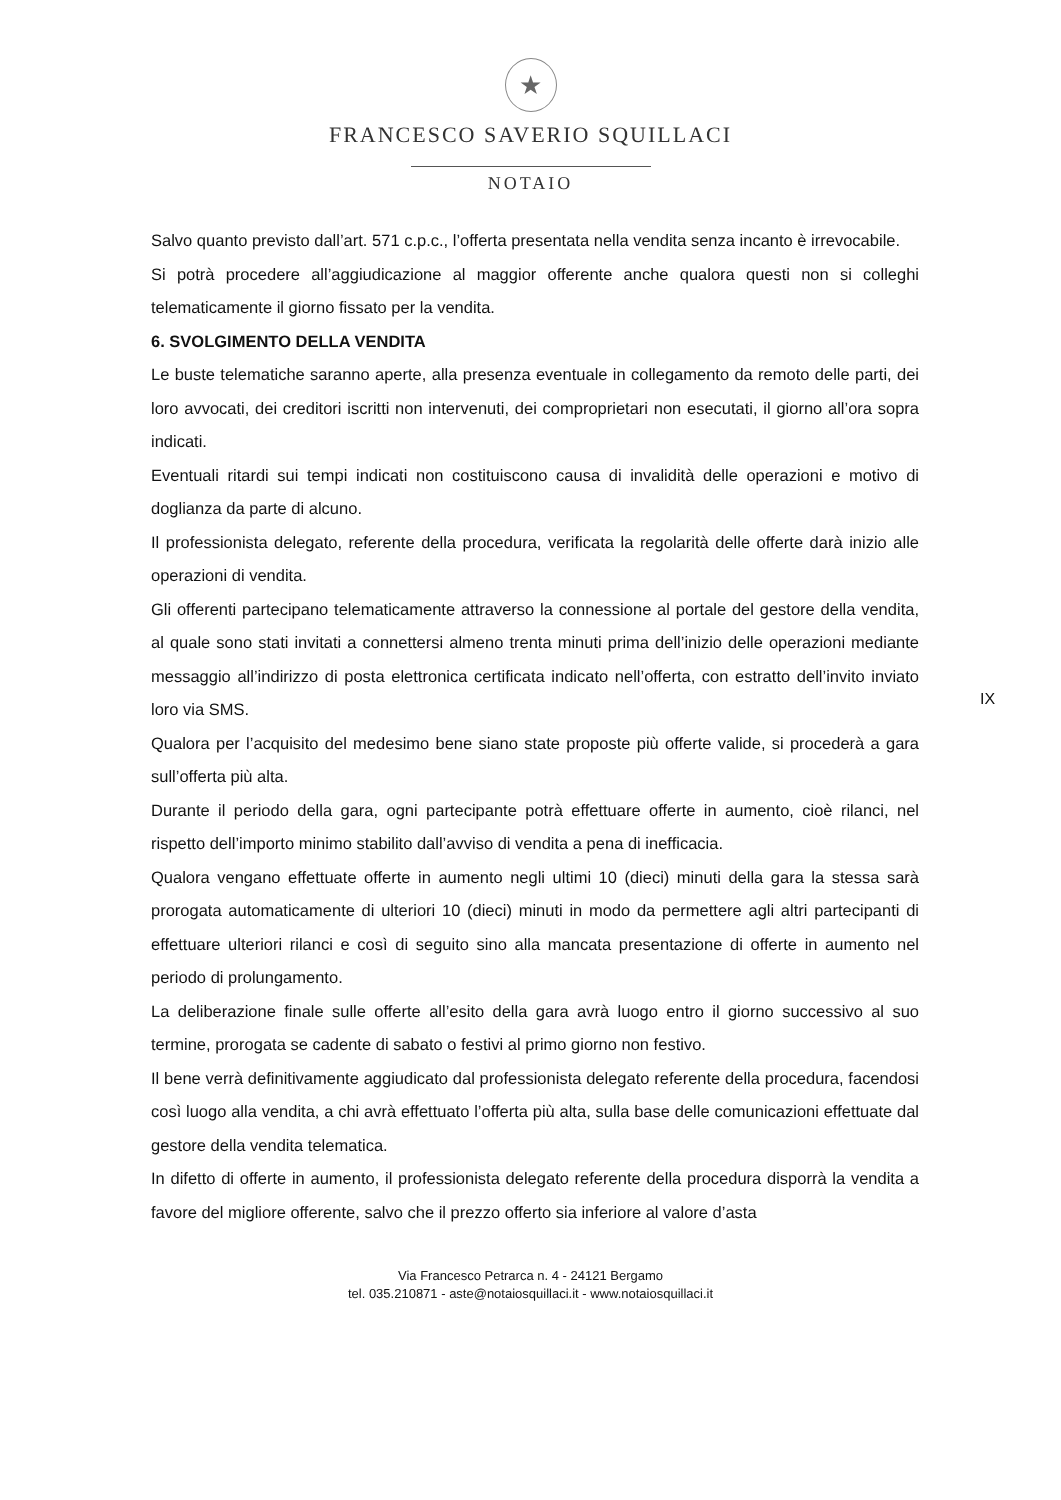★
FRANCESCO SAVERIO SQUILLACI
NOTAIO
IX
Salvo quanto previsto dall’art. 571 c.p.c., l’offerta presentata nella vendita senza incanto è irrevocabile.
Si potrà procedere all’aggiudicazione al maggior offerente anche qualora questi non si colleghi telematicamente il giorno fissato per la vendita.
6. SVOLGIMENTO DELLA VENDITA
Le buste telematiche saranno aperte, alla presenza eventuale in collegamento da remoto delle parti, dei loro avvocati, dei creditori iscritti non intervenuti, dei comproprietari non esecutati, il giorno all’ora sopra indicati.
Eventuali ritardi sui tempi indicati non costituiscono causa di invalidità delle operazioni e motivo di doglianza da parte di alcuno.
Il professionista delegato, referente della procedura, verificata la regolarità delle offerte darà inizio alle operazioni di vendita.
Gli offerenti partecipano telematicamente attraverso la connessione al portale del gestore della vendita, al quale sono stati invitati a connettersi almeno trenta minuti prima dell’inizio delle operazioni mediante messaggio all’indirizzo di posta elettronica certificata indicato nell’offerta, con estratto dell’invito inviato loro via SMS.
Qualora per l’acquisito del medesimo bene siano state proposte più offerte valide, si procederà a gara sull’offerta più alta.
Durante il periodo della gara, ogni partecipante potrà effettuare offerte in aumento, cioè rilanci, nel rispetto dell’importo minimo stabilito dall’avviso di vendita a pena di inefficacia.
Qualora vengano effettuate offerte in aumento negli ultimi 10 (dieci) minuti della gara la stessa sarà prorogata automaticamente di ulteriori 10 (dieci) minuti in modo da permettere agli altri partecipanti di effettuare ulteriori rilanci e così di seguito sino alla mancata presentazione di offerte in aumento nel periodo di prolungamento.
La deliberazione finale sulle offerte all’esito della gara avrà luogo entro il giorno successivo al suo termine, prorogata se cadente di sabato o festivi al primo giorno non festivo.
Il bene verrà definitivamente aggiudicato dal professionista delegato referente della procedura, facendosi così luogo alla vendita, a chi avrà effettuato l’offerta più alta, sulla base delle comunicazioni effettuate dal gestore della vendita telematica.
In difetto di offerte in aumento, il professionista delegato referente della procedura disporrà la vendita a favore del migliore offerente, salvo che il prezzo offerto sia inferiore al valore d’asta
Via Francesco Petrarca n. 4 - 24121 Bergamo
tel. 035.210871 - aste@notaiosquillaci.it - www.notaiosquillaci.it